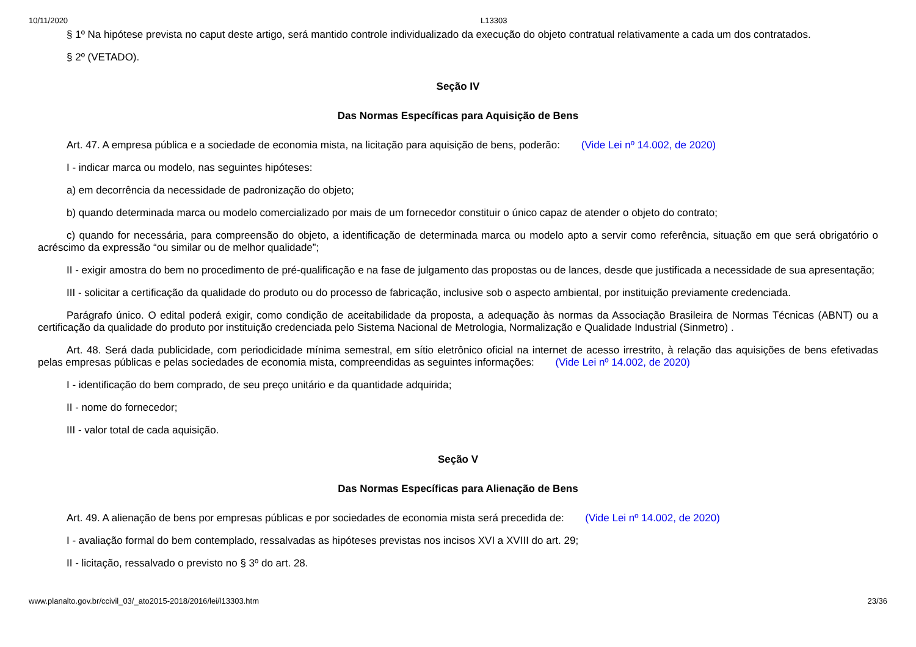10/11/2020 L13303
§ 1º Na hipótese prevista no caput deste artigo, será mantido controle individualizado da execução do objeto contratual relativamente a cada um dos contratados.
§ 2º (VETADO).
Seção IV
Das Normas Específicas para Aquisição de Bens
Art. 47. A empresa pública e a sociedade de economia mista, na licitação para aquisição de bens, poderão: (Vide Lei nº 14.002, de 2020)
I - indicar marca ou modelo, nas seguintes hipóteses:
a) em decorrência da necessidade de padronização do objeto;
b) quando determinada marca ou modelo comercializado por mais de um fornecedor constituir o único capaz de atender o objeto do contrato;
c) quando for necessária, para compreensão do objeto, a identificação de determinada marca ou modelo apto a servir como referência, situação em que será obrigatório o acréscimo da expressão “ou similar ou de melhor qualidade”;
II - exigir amostra do bem no procedimento de pré-qualificação e na fase de julgamento das propostas ou de lances, desde que justificada a necessidade de sua apresentação;
III - solicitar a certificação da qualidade do produto ou do processo de fabricação, inclusive sob o aspecto ambiental, por instituição previamente credenciada.
Parágrafo único. O edital poderá exigir, como condição de aceitabilidade da proposta, a adequação às normas da Associação Brasileira de Normas Técnicas (ABNT) ou a certificação da qualidade do produto por instituição credenciada pelo Sistema Nacional de Metrologia, Normalização e Qualidade Industrial (Sinmetro) .
Art. 48. Será dada publicidade, com periodicidade mínima semestral, em sítio eletrônico oficial na internet de acesso irrestrito, à relação das aquisições de bens efetivadas pelas empresas públicas e pelas sociedades de economia mista, compreendidas as seguintes informações: (Vide Lei nº 14.002, de 2020)
I - identificação do bem comprado, de seu preço unitário e da quantidade adquirida;
II - nome do fornecedor;
III - valor total de cada aquisição.
Seção V
Das Normas Específicas para Alienação de Bens
Art. 49. A alienação de bens por empresas públicas e por sociedades de economia mista será precedida de: (Vide Lei nº 14.002, de 2020)
I - avaliação formal do bem contemplado, ressalvadas as hipóteses previstas nos incisos XVI a XVIII do art. 29;
II - licitação, ressalvado o previsto no § 3º do art. 28.
www.planalto.gov.br/ccivil_03/_ato2015-2018/2016/lei/l13303.htm 23/36